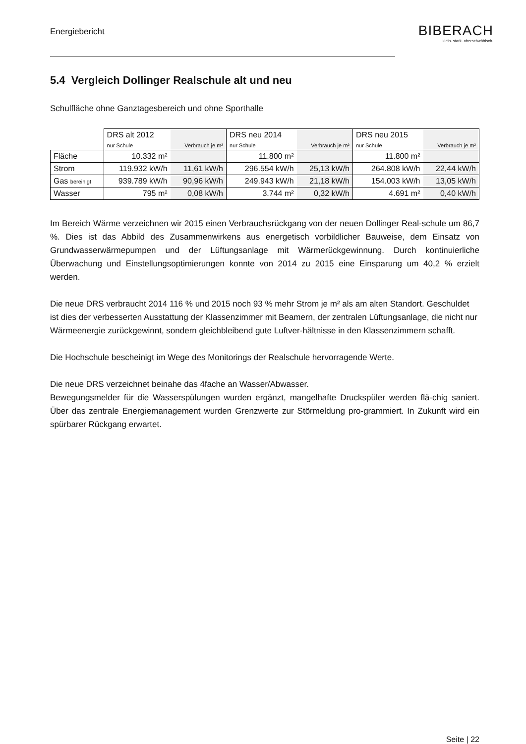Energiebericht
BIBERACH
klein. stark. oberschwäbisch.
5.4 Vergleich Dollinger Realschule alt und neu
Schulfläche ohne Ganztagesbereich und ohne Sporthalle
| | DRS alt 2012 | | DRS neu 2014 | | DRS neu 2015 | |
| | nur Schule | Verbrauch je m² | nur Schule | Verbrauch je m² | nur Schule | Verbrauch je m² |
| Fläche | 10.332 m² | | 11.800 m² | | 11.800 m² | |
| Strom | 119.932 kW/h | 11,61 kW/h | 296.554 kW/h | 25,13 kW/h | 264.808 kW/h | 22,44 kW/h |
| Gas bereinigt | 939.789 kW/h | 90,96 kW/h | 249.943 kW/h | 21,18 kW/h | 154.003 kW/h | 13,05 kW/h |
| Wasser | 795 m² | 0,08 kW/h | 3.744 m² | 0,32 kW/h | 4.691 m² | 0,40 kW/h |
Im Bereich Wärme verzeichnen wir 2015 einen Verbrauchsrückgang von der neuen Dollinger Real-schule um 86,7 %. Dies ist das Abbild des Zusammenwirkens aus energetisch vorbildlicher Bauweise, dem Einsatz von Grundwasserwärmepumpen und der Lüftungsanlage mit Wärmerückgewinnung. Durch kontinuierliche Überwachung und Einstellungsoptimierungen konnte von 2014 zu 2015 eine Einsparung um 40,2 % erzielt werden.
Die neue DRS verbraucht 2014 116 % und 2015 noch 93 % mehr Strom je m² als am alten Standort. Geschuldet ist dies der verbesserten Ausstattung der Klassenzimmer mit Beamern, der zentralen Lüftungsanlage, die nicht nur Wärmeenergie zurückgewinnt, sondern gleichbleibend gute Luftver-hältnisse in den Klassenzimmern schafft.
Die Hochschule bescheinigt im Wege des Monitorings der Realschule hervorragende Werte.
Die neue DRS verzeichnet beinahe das 4fache an Wasser/Abwasser.
Bewegungsmelder für die Wasserspülungen wurden ergänzt, mangelhafte Druckspüler werden flä-chig saniert. Über das zentrale Energiemanagement wurden Grenzwerte zur Störmeldung pro-grammiert. In Zukunft wird ein spürbarer Rückgang erwartet.
Seite | 22